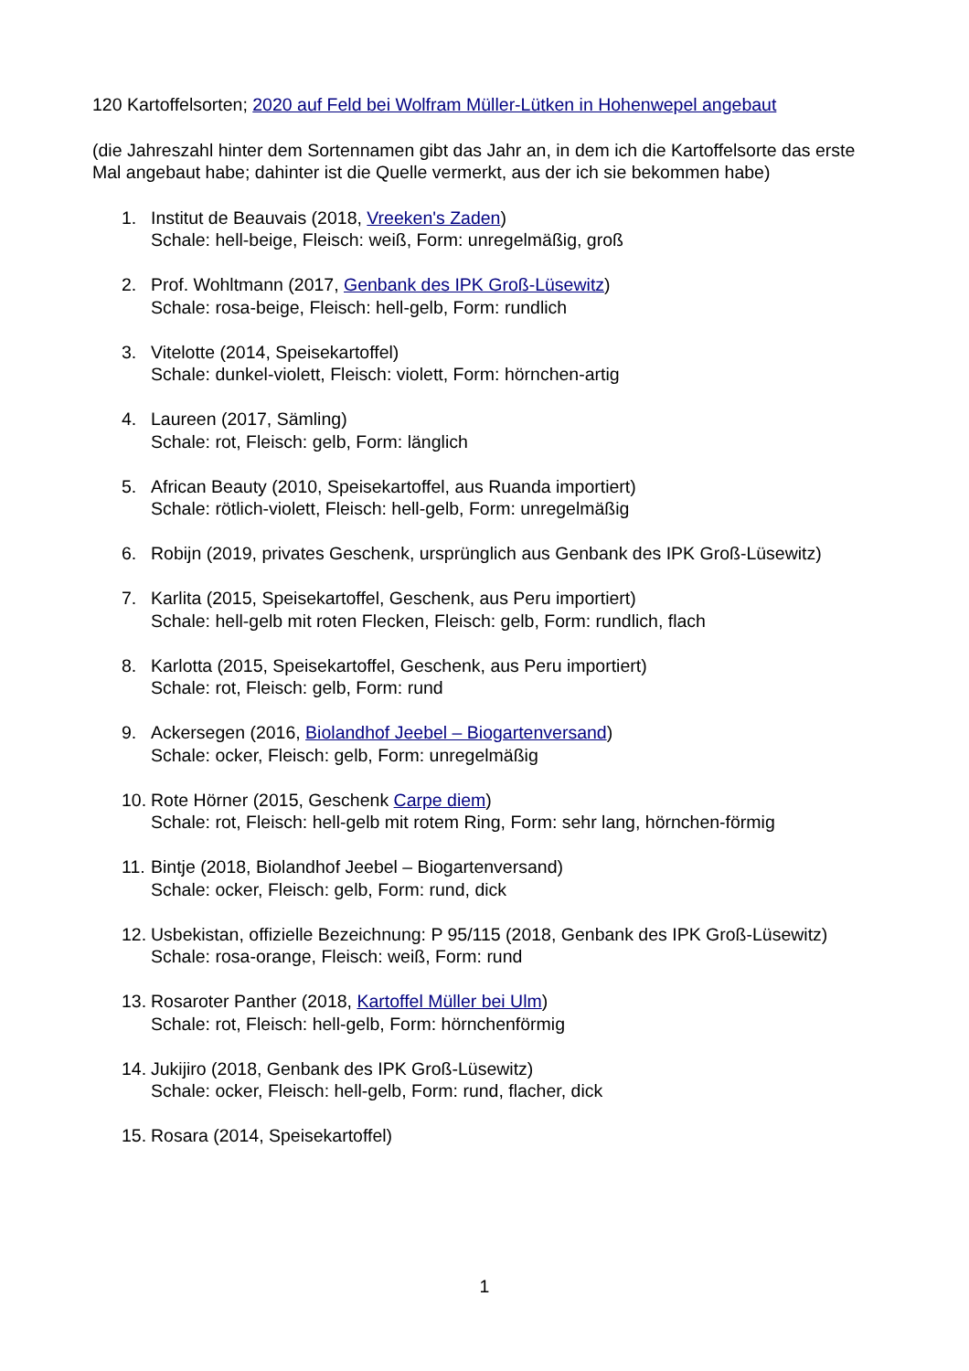120 Kartoffelsorten; 2020 auf Feld bei Wolfram Müller-Lütken in Hohenwepel angebaut
(die Jahreszahl hinter dem Sortennamen gibt das Jahr an, in dem ich die Kartoffelsorte das erste Mal angebaut habe; dahinter ist die Quelle vermerkt, aus der ich sie bekommen habe)
1. Institut de Beauvais (2018, Vreeken's Zaden)
Schale: hell-beige, Fleisch: weiß, Form: unregelmäßig, groß
2. Prof. Wohltmann (2017, Genbank des IPK Groß-Lüsewitz)
Schale: rosa-beige, Fleisch: hell-gelb, Form: rundlich
3. Vitelotte (2014, Speisekartoffel)
Schale: dunkel-violett, Fleisch: violett, Form: hörnchen-artig
4. Laureen (2017, Sämling)
Schale: rot, Fleisch: gelb, Form: länglich
5. African Beauty (2010, Speisekartoffel, aus Ruanda importiert)
Schale: rötlich-violett, Fleisch: hell-gelb, Form: unregelmäßig
6. Robijn (2019, privates Geschenk, ursprünglich aus Genbank des IPK Groß-Lüsewitz)
7. Karlita (2015, Speisekartoffel, Geschenk, aus Peru importiert)
Schale: hell-gelb mit roten Flecken, Fleisch: gelb, Form: rundlich, flach
8. Karlotta (2015, Speisekartoffel, Geschenk, aus Peru importiert)
Schale: rot, Fleisch: gelb, Form: rund
9. Ackersegen (2016, Biolandhof Jeebel – Biogartenversand)
Schale: ocker, Fleisch: gelb, Form: unregelmäßig
10.
Rote Hörner (2015, Geschenk Carpe diem)
Schale: rot, Fleisch: hell-gelb mit rotem Ring, Form: sehr lang, hörnchen-förmig
11.
Bintje (2018, Biolandhof Jeebel – Biogartenversand)
Schale: ocker, Fleisch: gelb, Form: rund, dick
12.
Usbekistan, offizielle Bezeichnung: P 95/115 (2018, Genbank des IPK Groß-Lüsewitz)
Schale: rosa-orange, Fleisch: weiß, Form: rund
13.
Rosaroter Panther (2018, Kartoffel Müller bei Ulm)
Schale: rot, Fleisch: hell-gelb, Form: hörnchenförmig
14.
Jukijiro (2018, Genbank des IPK Groß-Lüsewitz)
Schale: ocker, Fleisch: hell-gelb, Form: rund, flacher, dick
15.
Rosara (2014, Speisekartoffel)
1